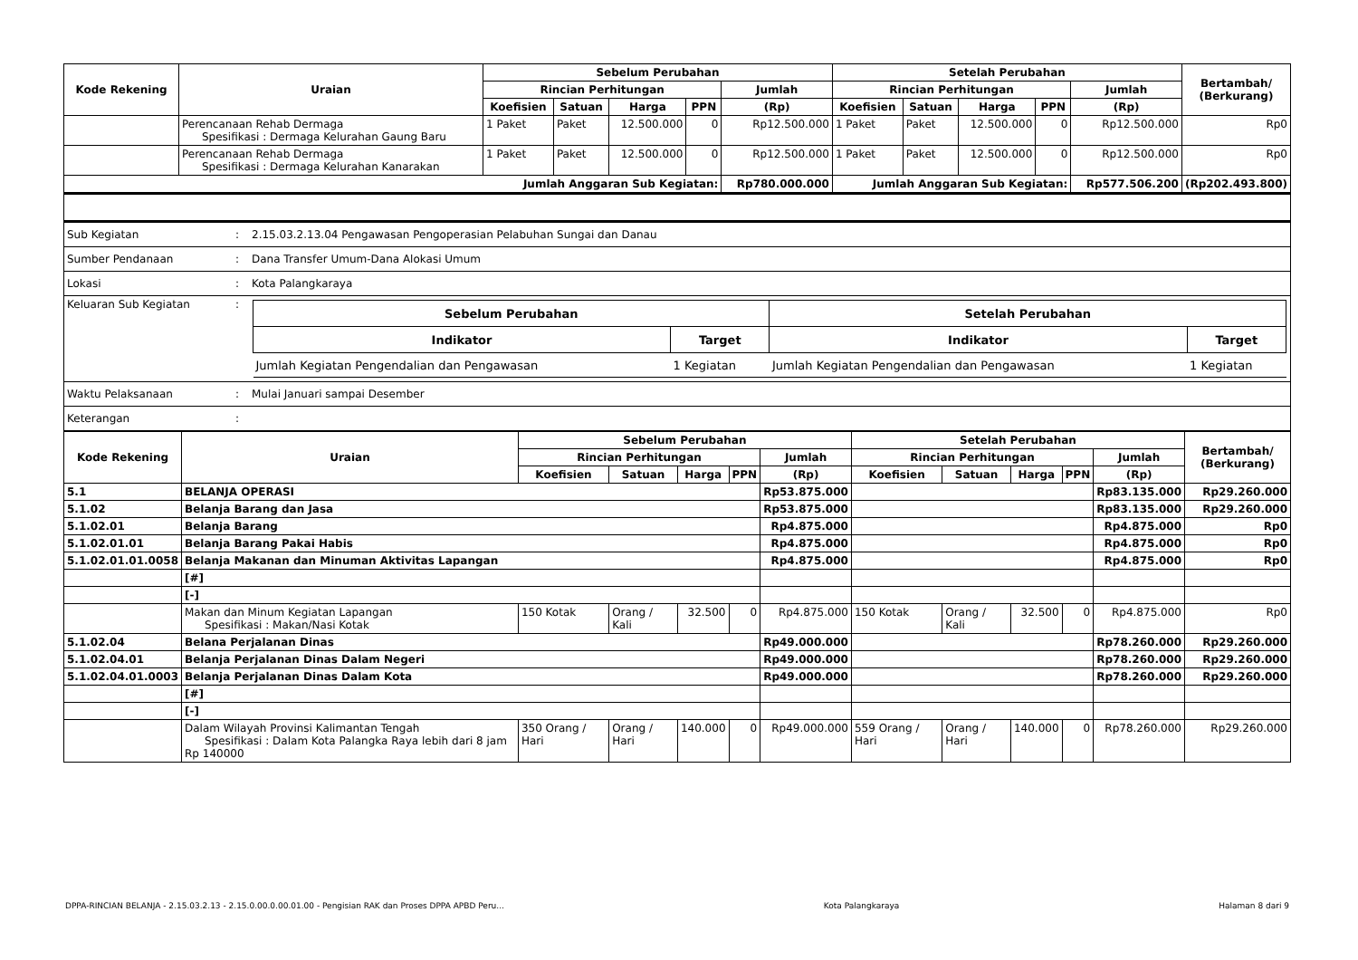| Kode Rekening | Uraian | Sebelum Perubahan | | | | | Setelah Perubahan | | | | | Bertambah/ (Berkurang) |
| --- | --- | --- | --- | --- | --- | --- | --- | --- | --- | --- | --- | --- |
| | | Rincian Perhitungan | | | | Jumlah | Rincian Perhitungan | | | | Jumlah | |
| | | Koefisien | Satuan | Harga | PPN | (Rp) | Koefisien | Satuan | Harga | PPN | (Rp) | |
| | Perencanaan Rehab Dermaga Spesifikasi : Dermaga Kelurahan Gaung Baru | 1 Paket | Paket | 12.500.000 | 0 | Rp12.500.000 | 1 Paket | Paket | 12.500.000 | 0 | Rp12.500.000 | Rp0 |
| | Perencanaan Rehab Dermaga Spesifikasi : Dermaga Kelurahan Kanarakan | 1 Paket | Paket | 12.500.000 | 0 | Rp12.500.000 | 1 Paket | Paket | 12.500.000 | 0 | Rp12.500.000 | Rp0 |
| Jumlah Anggaran Sub Kegiatan: | | | | | | Rp780.000.000 | Jumlah Anggaran Sub Kegiatan: | | | | Rp577.506.200 | (Rp202.493.800) |
| Sub Kegiatan | : | 2.15.03.2.13.04 Pengawasan Pengoperasian Pelabuhan Sungai dan Danau |
| Sumber Pendanaan | : | Dana Transfer Umum-Dana Alokasi Umum |
| Lokasi | : | Kota Palangkaraya |
| Keluaran Sub Kegiatan | : | / Sebelum Perubahan / / Setelah Perubahan / / / --- / --- / --- / --- / / Indikator / Target / Indikator / Target / / Jumlah Kegiatan Pengendalian dan Pengawasan / 1 Kegiatan / Jumlah Kegiatan Pengendalian dan Pengawasan / 1 Kegiatan / |
| Waktu Pelaksanaan | : | Mulai Januari sampai Desember |
| Keterangan | : | |
| Kode Rekening | Uraian | Sebelum Perubahan | | | | | Setelah Perubahan | | | | | Bertambah/ (Berkurang) |
| --- | --- | --- | --- | --- | --- | --- | --- | --- | --- | --- | --- | --- |
| | | Rincian Perhitungan | | | | Jumlah | Rincian Perhitungan | | | | Jumlah | |
| | | Koefisien | Satuan | Harga | PPN | (Rp) | Koefisien | Satuan | Harga | PPN | (Rp) | |
| 5.1 | BELANJA OPERASI | | | | | Rp53.875.000 | | | | | Rp83.135.000 | Rp29.260.000 |
| 5.1.02 | Belanja Barang dan Jasa | | | | | Rp53.875.000 | | | | | Rp83.135.000 | Rp29.260.000 |
| 5.1.02.01 | Belanja Barang | | | | | Rp4.875.000 | | | | | Rp4.875.000 | Rp0 |
| 5.1.02.01.01 | Belanja Barang Pakai Habis | | | | | Rp4.875.000 | | | | | Rp4.875.000 | Rp0 |
| 5.1.02.01.01.0058 | Belanja Makanan dan Minuman Aktivitas Lapangan | | | | | Rp4.875.000 | | | | | Rp4.875.000 | Rp0 |
| | [#] | | | | | | | | | | | |
| | [-] | | | | | | | | | | | |
| | Makan dan Minum Kegiatan Lapangan Spesifikasi : Makan/Nasi Kotak | 150 Kotak | Orang / Kali | 32.500 | 0 | Rp4.875.000 | 150 Kotak | Orang / Kali | 32.500 | 0 | Rp4.875.000 | Rp0 |
| 5.1.02.04 | Belana Perjalanan Dinas | | | | | Rp49.000.000 | | | | | Rp78.260.000 | Rp29.260.000 |
| 5.1.02.04.01 | Belanja Perjalanan Dinas Dalam Negeri | | | | | Rp49.000.000 | | | | | Rp78.260.000 | Rp29.260.000 |
| 5.1.02.04.01.0003 | Belanja Perjalanan Dinas Dalam Kota | | | | | Rp49.000.000 | | | | | Rp78.260.000 | Rp29.260.000 |
| | [#] | | | | | | | | | | | |
| | [-] | | | | | | | | | | | |
| | Dalam Wilayah Provinsi Kalimantan Tengah Spesifikasi : Dalam Kota Palangka Raya lebih dari 8 jam Rp 140000 | 350 Orang / Hari | Orang / Hari | 140.000 | 0 | Rp49.000.000 | 559 Orang / Hari | Orang / Hari | 140.000 | 0 | Rp78.260.000 | Rp29.260.000 |
DPPA-RINCIAN BELANJA - 2.15.03.2.13 - 2.15.0.00.0.00.01.00 - Pengisian RAK dan Proses DPPA APBD Peru... Kota Palangkaraya Halaman 8 dari 9